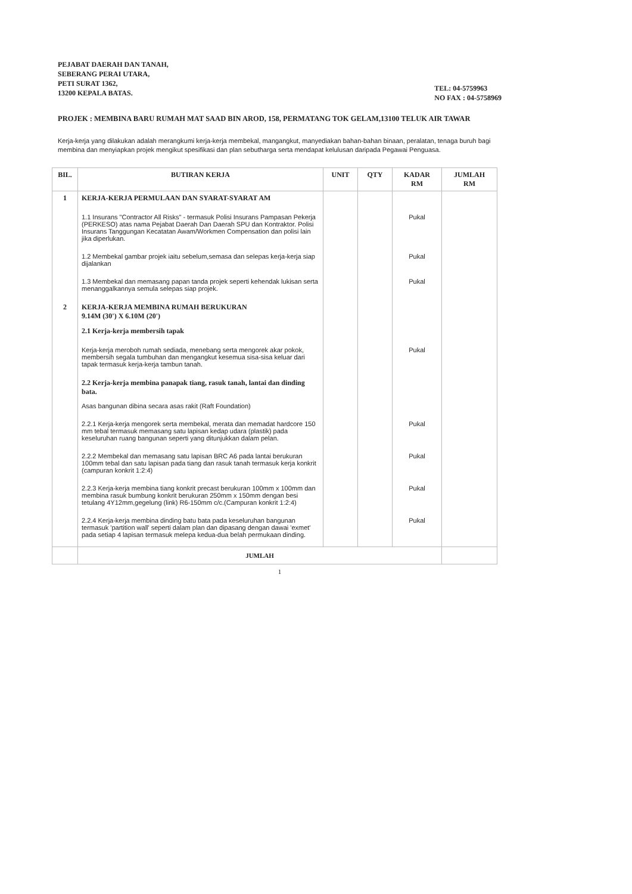PEJABAT DAERAH DAN TANAH,
SEBERANG PERAI UTARA,
PETI SURAT 1362,
13200 KEPALA BATAS.
TEL: 04-5759963
NO FAX : 04-5758969
PROJEK : MEMBINA BARU RUMAH MAT SAAD BIN AROD, 158, PERMATANG TOK GELAM,13100 TELUK AIR TAWAR
Kerja-kerja yang dilakukan adalah merangkumi kerja-kerja membekal, mangangkut, manyediakan bahan-bahan binaan, peralatan, tenaga buruh bagi membina dan menyiapkan projek mengikut spesifikasi dan plan sebutharga serta mendapat kelulusan daripada Pegawai Penguasa.
| BIL. | BUTIRAN KERJA | UNIT | QTY | KADAR RM | JUMLAH RM |
| --- | --- | --- | --- | --- | --- |
| 1 | KERJA-KERJA PERMULAAN DAN SYARAT-SYARAT AM | | | | |
| | 1.1 Insurans "Contractor All Risks" - termasuk Polisi Insurans Pampasan Pekerja (PERKESO) atas nama Pejabat Daerah Dan Daerah SPU dan Kontraktor. Polisi Insurans Tanggungan Kecatatan Awam/Workmen Compensation dan polisi lain jika diperlukan. | | | Pukal | |
| | 1.2 Membekal gambar projek iaitu sebelum,semasa dan selepas kerja-kerja siap dijalankan | | | Pukal | |
| | 1.3 Membekal dan memasang papan tanda projek seperti kehendak lukisan serta menanggalkannya semula selepas siap projek. | | | Pukal | |
| 2 | KERJA-KERJA MEMBINA RUMAH BERUKURAN 9.14M (30') X 6.10M (20') 2.1 Kerja-kerja membersih tapak | | | | |
| | Kerja-kerja meroboh rumah sediada, menebang serta mengorek akar pokok, membersih segala tumbuhan dan mengangkut kesemua sisa-sisa keluar dari tapak termasuk kerja-kerja tambun tanah. | | | Pukal | |
| | 2.2 Kerja-kerja membina panapak tiang, rasuk tanah, lantai dan dinding bata. Asas bangunan dibina secara asas rakit (Raft Foundation) | | | | |
| | 2.2.1 Kerja-kerja mengorek serta membekal, merata dan memadat hardcore 150 mm tebal termasuk memasang satu lapisan kedap udara (plastik) pada keseluruhan ruang bangunan seperti yang ditunjukkan dalam pelan. | | | Pukal | |
| | 2.2.2 Membekal dan memasang satu lapisan BRC A6 pada lantai berukuran 100mm tebal dan satu lapisan pada tiang dan rasuk tanah termasuk kerja konkrit (campuran konkrit 1:2:4) | | | Pukal | |
| | 2.2.3 Kerja-kerja membina tiang konkrit precast berukuran 100mm x 100mm dan membina rasuk bumbung konkrit berukuran 250mm x 150mm dengan besi tetulang 4Y12mm,gegelung (link) R6-150mm c/c.(Campuran konkrit 1:2:4) | | | Pukal | |
| | 2.2.4 Kerja-kerja membina dinding batu bata pada keseluruhan bangunan termasuk 'partition wall' seperti dalam plan dan dipasang dengan dawai 'exmet' pada setiap 4 lapisan termasuk melepa kedua-dua belah permukaan dinding. | | | Pukal | |
| | JUMLAH | | | | |
1